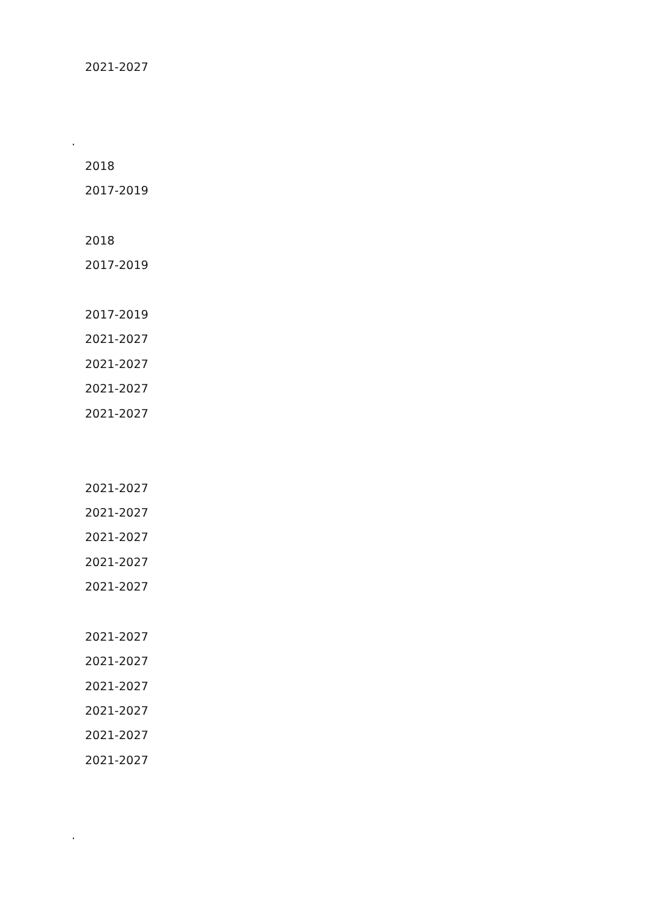2021-2027
·
2018
2017-2019
2018
2017-2019
2017-2019
2021-2027
2021-2027
2021-2027
2021-2027
2021-2027
2021-2027
2021-2027
2021-2027
2021-2027
2021-2027
2021-2027
2021-2027
2021-2027
2021-2027
2021-2027
·